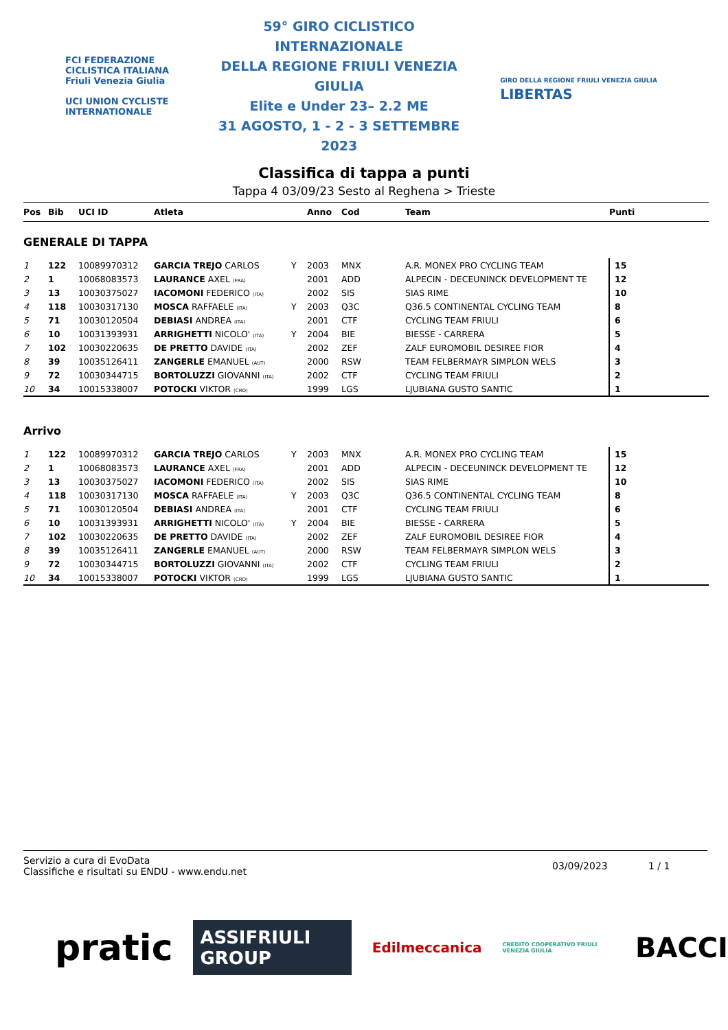FCI FEDERAZIONE CICLISTICA ITALIANA
Friuli Venezia Giulia
UCI UNION CYCLISTE INTERNATIONALE
59° GIRO CICLISTICO INTERNAZIONALE
DELLA REGIONE FRIULI VENEZIA GIULIA
Elite e Under 23– 2.2 ME
31 AGOSTO, 1 - 2 - 3 SETTEMBRE 2023
GIRO DELLA REGIONE FRIULI VENEZIA GIULIA LIBERTAS
Classifica di tappa a punti
Tappa 4 03/09/23 Sesto al Reghena > Trieste
| Pos | Bib | UCI ID | Atleta | | Anno | Cod | Team | Punti |
| --- | --- | --- | --- | --- | --- | --- | --- | --- |
| GENERALE DI TAPPA | | | | | | | | |
| 1 | 122 | 10089970312 | GARCIA TREJO CARLOS | Y | 2003 | MNX | A.R. MONEX PRO CYCLING TEAM | 15 |
| 2 | 1 | 10068083573 | LAURANCE AXEL (FRA) | | 2001 | ADD | ALPECIN - DECEUNINCK DEVELOPMENT TE | 12 |
| 3 | 13 | 10030375027 | IACOMONI FEDERICO (ITA) | | 2002 | SIS | SIAS RIME | 10 |
| 4 | 118 | 10030317130 | MOSCA RAFFAELE (ITA) | Y | 2003 | Q3C | Q36.5 CONTINENTAL CYCLING TEAM | 8 |
| 5 | 71 | 10030120504 | DEBIASI ANDREA (ITA) | | 2001 | CTF | CYCLING TEAM FRIULI | 6 |
| 6 | 10 | 10031393931 | ARRIGHETTI NICOLO' (ITA) | Y | 2004 | BIE | BIESSE - CARRERA | 5 |
| 7 | 102 | 10030220635 | DE PRETTO DAVIDE (ITA) | | 2002 | ZEF | ZALF EUROMOBIL DESIREE FIOR | 4 |
| 8 | 39 | 10035126411 | ZANGERLE EMANUEL (AUT) | | 2000 | RSW | TEAM FELBERMAYR SIMPLON WELS | 3 |
| 9 | 72 | 10030344715 | BORTOLUZZI GIOVANNI (ITA) | | 2002 | CTF | CYCLING TEAM FRIULI | 2 |
| 10 | 34 | 10015338007 | POTOCKI VIKTOR (CRO) | | 1999 | LGS | LJUBIANA GUSTO SANTIC | 1 |
| Arrivo | | | | | | | | |
| 1 | 122 | 10089970312 | GARCIA TREJO CARLOS | Y | 2003 | MNX | A.R. MONEX PRO CYCLING TEAM | 15 |
| 2 | 1 | 10068083573 | LAURANCE AXEL (FRA) | | 2001 | ADD | ALPECIN - DECEUNINCK DEVELOPMENT TE | 12 |
| 3 | 13 | 10030375027 | IACOMONI FEDERICO (ITA) | | 2002 | SIS | SIAS RIME | 10 |
| 4 | 118 | 10030317130 | MOSCA RAFFAELE (ITA) | Y | 2003 | Q3C | Q36.5 CONTINENTAL CYCLING TEAM | 8 |
| 5 | 71 | 10030120504 | DEBIASI ANDREA (ITA) | | 2001 | CTF | CYCLING TEAM FRIULI | 6 |
| 6 | 10 | 10031393931 | ARRIGHETTI NICOLO' (ITA) | Y | 2004 | BIE | BIESSE - CARRERA | 5 |
| 7 | 102 | 10030220635 | DE PRETTO DAVIDE (ITA) | | 2002 | ZEF | ZALF EUROMOBIL DESIREE FIOR | 4 |
| 8 | 39 | 10035126411 | ZANGERLE EMANUEL (AUT) | | 2000 | RSW | TEAM FELBERMAYR SIMPLON WELS | 3 |
| 9 | 72 | 10030344715 | BORTOLUZZI GIOVANNI (ITA) | | 2002 | CTF | CYCLING TEAM FRIULI | 2 |
| 10 | 34 | 10015338007 | POTOCKI VIKTOR (CRO) | | 1999 | LGS | LJUBIANA GUSTO SANTIC | 1 |
Servizio a cura di EvoData
Classifiche e risultati su ENDU - www.endu.net
03/09/2023 1 / 1
pratic ASSIFRIULI GROUP Edilmeccanica CREDITO COOPERATIVO FRIULI VENEZIA GIULIA BACCI